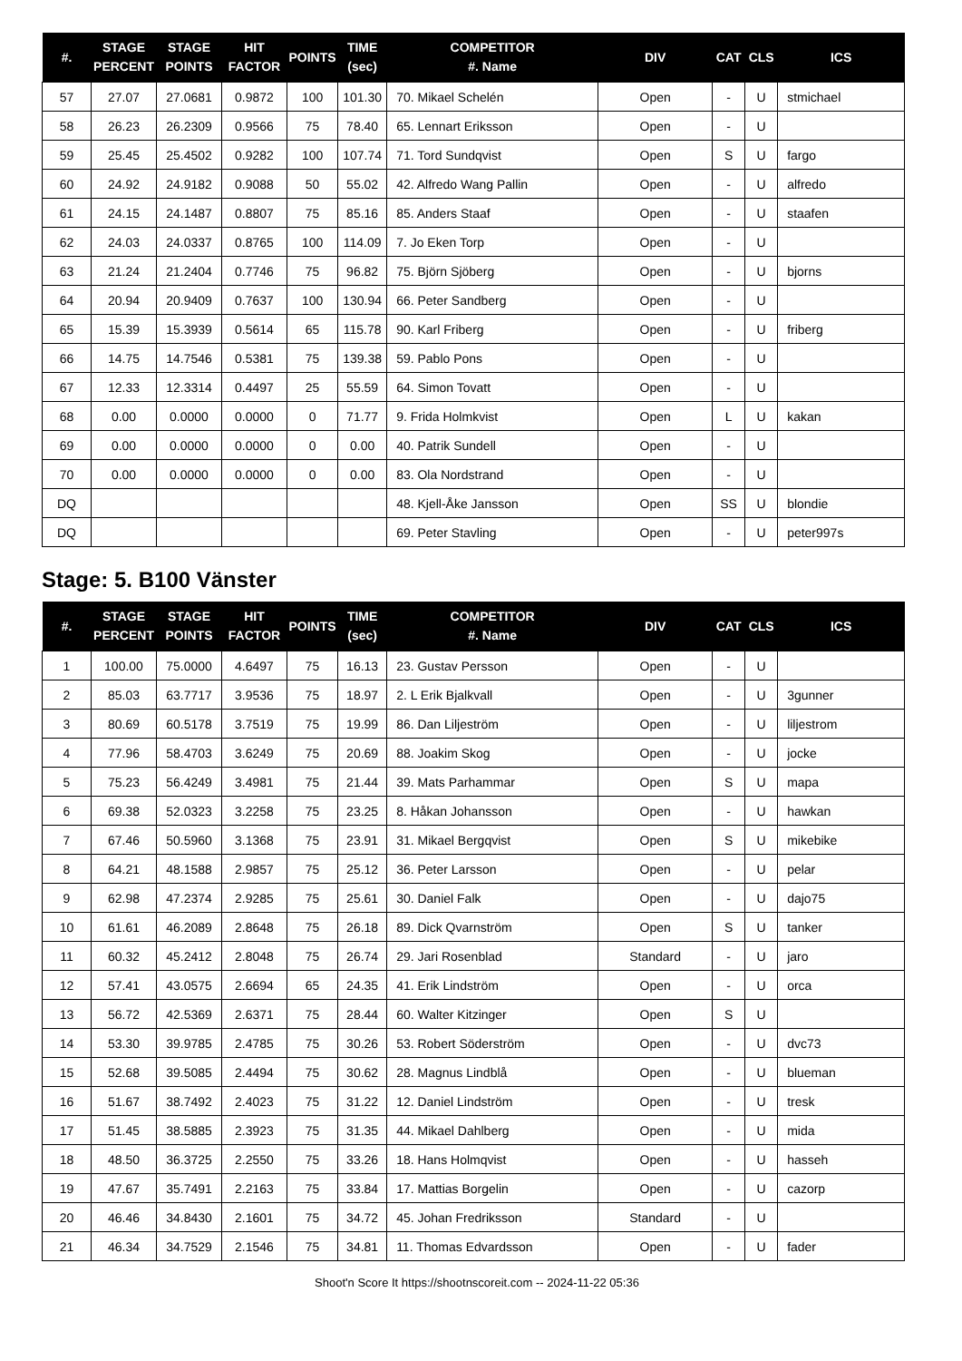| #. | STAGE PERCENT | STAGE POINTS | HIT FACTOR | POINTS | TIME (sec) | COMPETITOR #. Name | DIV | CAT | CLS | ICS |
| --- | --- | --- | --- | --- | --- | --- | --- | --- | --- | --- |
| 57 | 27.07 | 27.0681 | 0.9872 | 100 | 101.30 | 70. Mikael Schelén | Open | - | U | stmichael |
| 58 | 26.23 | 26.2309 | 0.9566 | 75 | 78.40 | 65. Lennart Eriksson | Open | - | U | |
| 59 | 25.45 | 25.4502 | 0.9282 | 100 | 107.74 | 71. Tord Sundqvist | Open | S | U | fargo |
| 60 | 24.92 | 24.9182 | 0.9088 | 50 | 55.02 | 42. Alfredo Wang Pallin | Open | - | U | alfredo |
| 61 | 24.15 | 24.1487 | 0.8807 | 75 | 85.16 | 85. Anders Staaf | Open | - | U | staafen |
| 62 | 24.03 | 24.0337 | 0.8765 | 100 | 114.09 | 7. Jo Eken Torp | Open | - | U | |
| 63 | 21.24 | 21.2404 | 0.7746 | 75 | 96.82 | 75. Björn Sjöberg | Open | - | U | bjorns |
| 64 | 20.94 | 20.9409 | 0.7637 | 100 | 130.94 | 66. Peter Sandberg | Open | - | U | |
| 65 | 15.39 | 15.3939 | 0.5614 | 65 | 115.78 | 90. Karl Friberg | Open | - | U | friberg |
| 66 | 14.75 | 14.7546 | 0.5381 | 75 | 139.38 | 59. Pablo Pons | Open | - | U | |
| 67 | 12.33 | 12.3314 | 0.4497 | 25 | 55.59 | 64. Simon Tovatt | Open | - | U | |
| 68 | 0.00 | 0.0000 | 0.0000 | 0 | 71.77 | 9. Frida Holmkvist | Open | L | U | kakan |
| 69 | 0.00 | 0.0000 | 0.0000 | 0 | 0.00 | 40. Patrik Sundell | Open | - | U | |
| 70 | 0.00 | 0.0000 | 0.0000 | 0 | 0.00 | 83. Ola Nordstrand | Open | - | U | |
| DQ | | | | | | 48. Kjell-Åke Jansson | Open | SS | U | blondie |
| DQ | | | | | | 69. Peter Stavling | Open | - | U | peter997s |
Stage: 5. B100 Vänster
| #. | STAGE PERCENT | STAGE POINTS | HIT FACTOR | POINTS | TIME (sec) | COMPETITOR #. Name | DIV | CAT | CLS | ICS |
| --- | --- | --- | --- | --- | --- | --- | --- | --- | --- | --- |
| 1 | 100.00 | 75.0000 | 4.6497 | 75 | 16.13 | 23. Gustav Persson | Open | - | U | |
| 2 | 85.03 | 63.7717 | 3.9536 | 75 | 18.97 | 2. L Erik Bjalkvall | Open | - | U | 3gunner |
| 3 | 80.69 | 60.5178 | 3.7519 | 75 | 19.99 | 86. Dan Liljeström | Open | - | U | liljestrom |
| 4 | 77.96 | 58.4703 | 3.6249 | 75 | 20.69 | 88. Joakim Skog | Open | - | U | jocke |
| 5 | 75.23 | 56.4249 | 3.4981 | 75 | 21.44 | 39. Mats Parhammar | Open | S | U | mapa |
| 6 | 69.38 | 52.0323 | 3.2258 | 75 | 23.25 | 8. Håkan Johansson | Open | - | U | hawkan |
| 7 | 67.46 | 50.5960 | 3.1368 | 75 | 23.91 | 31. Mikael Bergqvist | Open | S | U | mikebike |
| 8 | 64.21 | 48.1588 | 2.9857 | 75 | 25.12 | 36. Peter Larsson | Open | - | U | pelar |
| 9 | 62.98 | 47.2374 | 2.9285 | 75 | 25.61 | 30. Daniel Falk | Open | - | U | dajo75 |
| 10 | 61.61 | 46.2089 | 2.8648 | 75 | 26.18 | 89. Dick Qvarnström | Open | S | U | tanker |
| 11 | 60.32 | 45.2412 | 2.8048 | 75 | 26.74 | 29. Jari Rosenblad | Standard | - | U | jaro |
| 12 | 57.41 | 43.0575 | 2.6694 | 65 | 24.35 | 41. Erik Lindström | Open | - | U | orca |
| 13 | 56.72 | 42.5369 | 2.6371 | 75 | 28.44 | 60. Walter Kitzinger | Open | S | U | |
| 14 | 53.30 | 39.9785 | 2.4785 | 75 | 30.26 | 53. Robert Söderström | Open | - | U | dvc73 |
| 15 | 52.68 | 39.5085 | 2.4494 | 75 | 30.62 | 28. Magnus Lindblå | Open | - | U | blueman |
| 16 | 51.67 | 38.7492 | 2.4023 | 75 | 31.22 | 12. Daniel Lindström | Open | - | U | tresk |
| 17 | 51.45 | 38.5885 | 2.3923 | 75 | 31.35 | 44. Mikael Dahlberg | Open | - | U | mida |
| 18 | 48.50 | 36.3725 | 2.2550 | 75 | 33.26 | 18. Hans Holmqvist | Open | - | U | hasseh |
| 19 | 47.67 | 35.7491 | 2.2163 | 75 | 33.84 | 17. Mattias Borgelin | Open | - | U | cazorp |
| 20 | 46.46 | 34.8430 | 2.1601 | 75 | 34.72 | 45. Johan Fredriksson | Standard | - | U | |
| 21 | 46.34 | 34.7529 | 2.1546 | 75 | 34.81 | 11. Thomas Edvardsson | Open | - | U | fader |
Shoot'n Score It https://shootnscoreit.com -- 2024-11-22 05:36